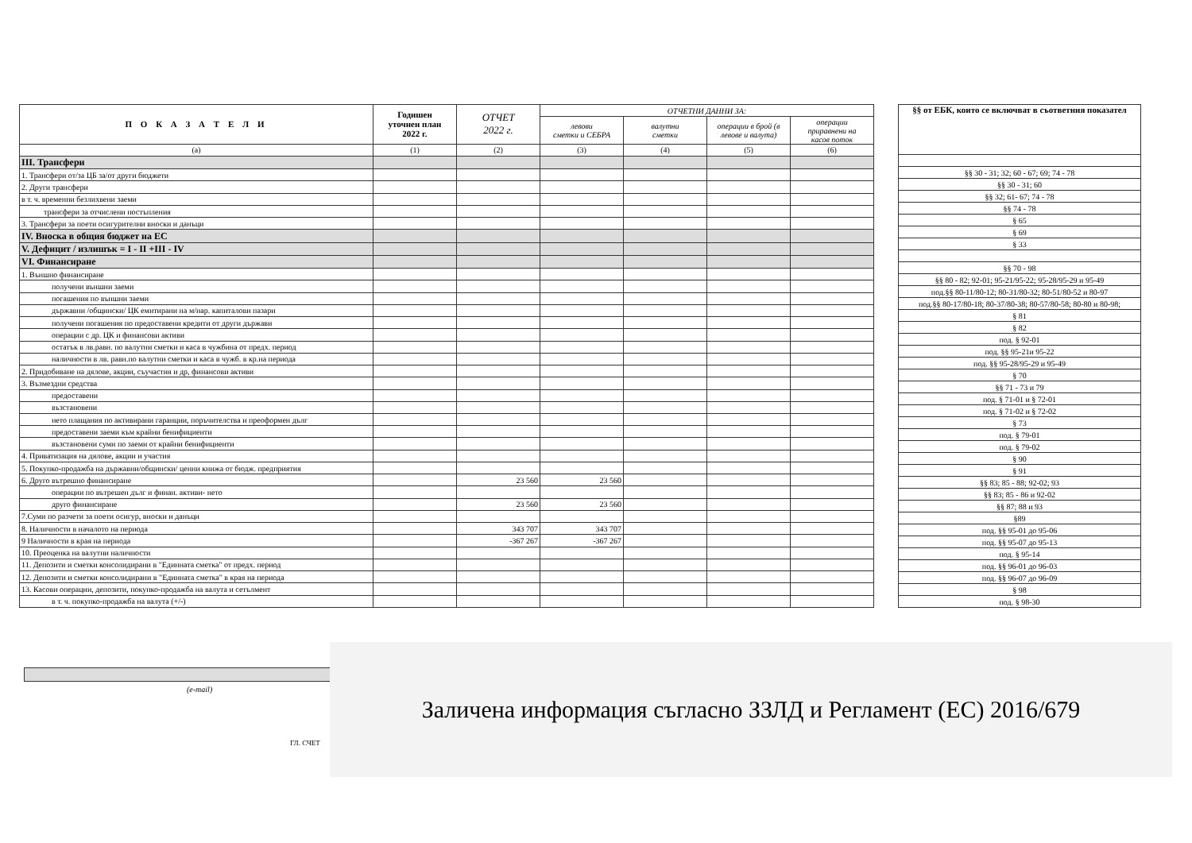| П О К А З А Т Е Л И | Годишен уточнен план 2022 г. | ОТЧЕТ 2022 г. | ОТЧЕТНИ ДАННИ ЗА: | | | |
| --- | --- | --- | --- | --- | --- | --- |
| | | | левови сметки и СЕБРА | валутни сметки | операции в брой (в левове и валута) | операции приравнени на касов поток |
| (а) | (1) | (2) | (3) | (4) | (5) | (6) |
| III. Трансфери | | | | | | |
| 1. Трансфери от/за ЦБ за/от други бюджети | | | | | | |
| 2. Други трансфери | | | | | | |
| в т. ч. временни безлихвени заеми | | | | | | |
| трансфери за отчислени постъпления | | | | | | |
| 3. Трансфери за поети осигурителни вноски и данъци | | | | | | |
| IV. Вноска в общия бюджет на ЕС | | | | | | |
| V. Дефицит / излишък = I - II +III - IV | | | | | | |
| VI. Финансиране | | | | | | |
| 1. Външно финансиране | | | | | | |
| получени външни заеми | | | | | | |
| погашения по външни заеми | | | | | | |
| държавни /общински/ ЦК емитирани на м/нар. капиталови пазари | | | | | | |
| получени погашения по предоставени кредити от други държави | | | | | | |
| операции с др. ЦК и финансови активи | | | | | | |
| остатък в лв.равн. по валутни сметки и каса в чужбина от предх. период | | | | | | |
| наличности в лв. равн.по валутни сметки и каса в чужб. в кр.на периода | | | | | | |
| 2. Придобиване на дялове, акции, съучастия и др, финансови активи | | | | | | |
| 3. Възмездни средства | | | | | | |
| предоставени | | | | | | |
| възстановени | | | | | | |
| нето плащания по активирани гаранции, поръчителства и преоформен дълг | | | | | | |
| предоставени заеми към крайни бенифициенти | | | | | | |
| възстановени суми по заеми от крайни бенифициенти | | | | | | |
| 4. Приватизация на дялове, акции и участия | | | | | | |
| 5. Покупко-продажба на държавни/общински/ ценни книжа от бюдж. предприятия | | | | | | |
| 6. Друго вътрешно финансиране | | 23 560 | 23 560 | | | |
| операции по вътрешен дълг и финан. активи- нето | | | | | | |
| друго финансиране | | 23 560 | 23 560 | | | |
| 7.Суми по разчети за поети осигур, вноски и данъци | | | | | | |
| 8. Наличности в началото на периода | | 343 707 | 343 707 | | | |
| 9 Наличности в края на периода | | -367 267 | -367 267 | | | |
| 10. Преоценка на валутни наличности | | | | | | |
| 11. Депозити и сметки консолидирани в "Единната сметка" от предх. период | | | | | | |
| 12. Депозити и сметки консолидирани в "Единната сметка" в края на периода | | | | | | |
| 13. Касови операции, депозити, покупко-продажба на валута и сетълмент | | | | | | |
| в т. ч. покупко-продажба на валута (+/-) | | | | | | |
| §§ от ЕБК, които се включват в съответния показател |
| --- |
| §§ 30 - 31; 32; 60 - 67; 69; 74 - 78 |
| §§ 30 - 31; 60 |
| §§ 32; 61- 67; 74 - 78 |
| §§ 74 - 78 |
| § 65 |
| § 69 |
| § 33 |
| §§ 70 - 98 |
| §§ 80 - 82; 92-01; 95-21/95-22; 95-28/95-29 и 95-49 |
| под.§§ 80-11/80-12; 80-31/80-32; 80-51/80-52 и 80-97 |
| под.§§ 80-17/80-18; 80-37/80-38; 80-57/80-58; 80-80 и 80-98; |
| § 81 |
| § 82 |
| под. § 92-01 |
| под. §§ 95-21и 95-22 |
| под. §§ 95-28/95-29 и 95-49 |
| § 70 |
| §§ 71 - 73 и 79 |
| под. § 71-01 и § 72-01 |
| под. § 71-02 и § 72-02 |
| § 73 |
| под. § 79-01 |
| под. § 79-02 |
| § 90 |
| § 91 |
| §§ 83; 85 - 88; 92-02; 93 |
| §§ 83; 85 - 86 и 92-02 |
| §§ 87; 88 и 93 |
| §89 |
| под. §§ 95-01 до 95-06 |
| под. §§ 95-07 до 95-13 |
| под. § 95-14 |
| под. §§ 96-01 до 96-03 |
| под. §§ 96-07 до 96-09 |
| § 98 |
| под. § 98-30 |
(e-mail)
ГЛ. СЧЕТ
Заличена информация съгласно ЗЗЛД и Регламент (ЕС) 2016/679